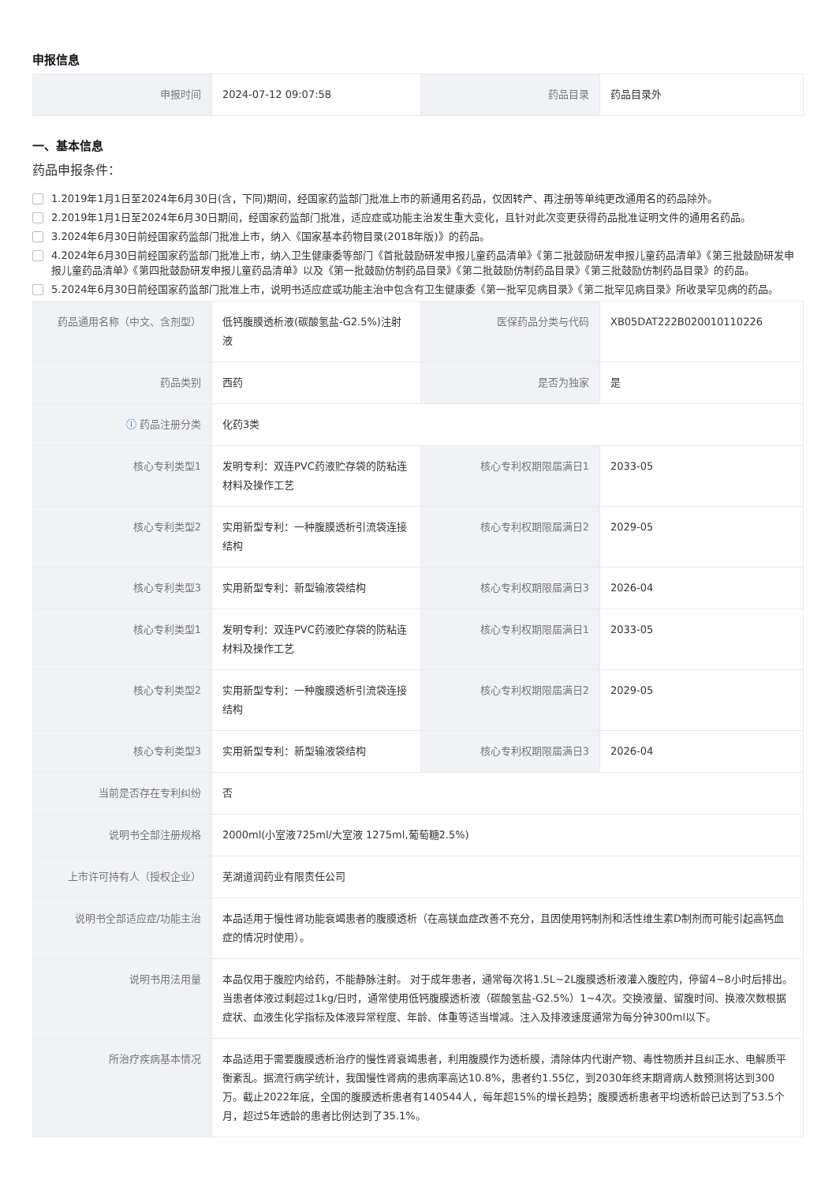申报信息
| 申报时间 | 2024-07-12 09:07:58 | 药品目录 | 药品目录外 |
一、基本信息
药品申报条件：
1.2019年1月1日至2024年6月30日(含，下同)期间，经国家药监部门批准上市的新通用名药品，仅因转产、再注册等单纯更改通用名的药品除外。
2.2019年1月1日至2024年6月30日期间，经国家药监部门批准，适应症或功能主治发生重大变化，且针对此次变更获得药品批准证明文件的通用名药品。
3.2024年6月30日前经国家药监部门批准上市，纳入《国家基本药物目录(2018年版)》的药品。
4.2024年6月30日前经国家药监部门批准上市，纳入卫生健康委等部门《首批鼓励研发申报儿童药品清单》《第二批鼓励研发申报儿童药品清单》《第三批鼓励研发申报儿童药品清单》《第四批鼓励研发申报儿童药品清单》以及《第一批鼓励仿制药品目录》《第二批鼓励仿制药品目录》《第三批鼓励仿制药品目录》的药品。
5.2024年6月30日前经国家药监部门批准上市，说明书适应症或功能主治中包含有卫生健康委《第一批罕见病目录》《第二批罕见病目录》所收录罕见病的药品。
| 药品通用名称（中文、含剂型） | 低钙腹膜透析液(碳酸氢盐-G2.5%)注射液 | 医保药品分类与代码 | XB05DAT222B020010110226 |
| 药品类别 | 西药 | 是否为独家 | 是 |
| ⓘ 药品注册分类 | 化药3类 | | |
| 核心专利类型1 | 发明专利：双连PVC药液贮存袋的防粘连材料及操作工艺 | 核心专利权期限届满日1 | 2033-05 |
| 核心专利类型2 | 实用新型专利：一种腹膜透析引流袋连接结构 | 核心专利权期限届满日2 | 2029-05 |
| 核心专利类型3 | 实用新型专利：新型输液袋结构 | 核心专利权期限届满日3 | 2026-04 |
| 核心专利类型1 | 发明专利：双连PVC药液贮存袋的防粘连材料及操作工艺 | 核心专利权期限届满日1 | 2033-05 |
| 核心专利类型2 | 实用新型专利：一种腹膜透析引流袋连接结构 | 核心专利权期限届满日2 | 2029-05 |
| 核心专利类型3 | 实用新型专利：新型输液袋结构 | 核心专利权期限届满日3 | 2026-04 |
| 当前是否存在专利纠纷 | 否 | | |
| 说明书全部注册规格 | 2000ml(小室液725ml/大室液 1275ml,葡萄糖2.5%) | | |
| 上市许可持有人（授权企业） | 芜湖道润药业有限责任公司 | | |
| 说明书全部适应症/功能主治 | 本品适用于慢性肾功能衰竭患者的腹膜透析（在高镁血症改善不充分，且因使用钙制剂和活性维生素D制剂而可能引起高钙血症的情况时使用）。 | | |
| 说明书用法用量 | 本品仅用于腹腔内给药，不能静脉注射。 对于成年患者，通常每次将1.5L~2L腹膜透析液灌入腹腔内，停留4~8小时后排出。 当患者体液过剩超过1kg/日时，通常使用低钙腹膜透析液（碳酸氢盐-G2.5%）1~4次。交换液量、留腹时间、换液次数根据症状、血液生化学指标及体液异常程度、年龄、体重等适当增减。注入及排液速度通常为每分钟300ml以下。 | | |
| 所治疗疾病基本情况 | 本品适用于需要腹膜透析治疗的慢性肾衰竭患者，利用腹膜作为透析膜，清除体内代谢产物、毒性物质并且纠正水、电解质平衡紊乱。据流行病学统计，我国慢性肾病的患病率高达10.8%，患者约1.55亿，到2030年终末期肾病人数预测将达到300万。截止2022年底，全国的腹膜透析患者有140544人，每年超15%的增长趋势；腹膜透析患者平均透析龄已达到了53.5个月，超过5年透龄的患者比例达到了35.1%。 | | |